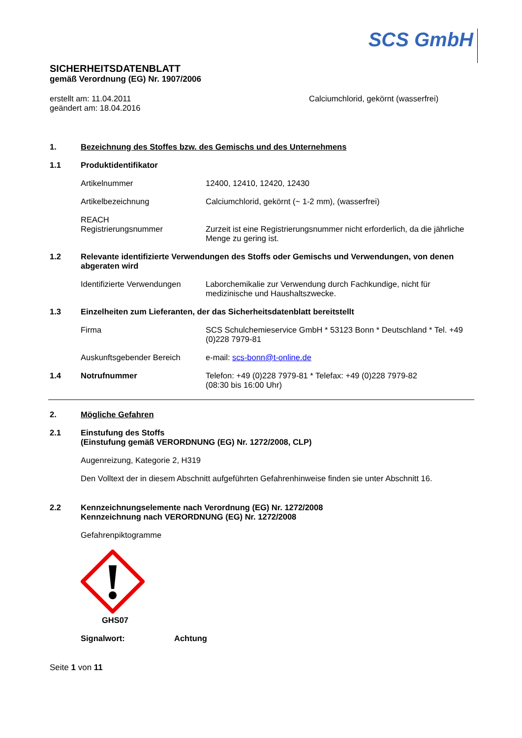SCS GmbH
SICHERHEITSDATENBLATT
gemäß Verordnung (EG) Nr. 1907/2006
erstellt am: 11.04.2011
geändert am: 18.04.2016
Calciumchlorid, gekörnt (wasserfrei)
1. Bezeichnung des Stoffes bzw. des Gemischs und des Unternehmens
1.1 Produktidentifikator
Artikelnummer 12400, 12410, 12420, 12430
Artikelbezeichnung Calciumchlorid, gekörnt (~ 1-2 mm), (wasserfrei)
REACH
Registrierungsnummer
Zurzeit ist eine Registrierungsnummer nicht erforderlich, da die jährliche Menge zu gering ist.
1.2 Relevante identifizierte Verwendungen des Stoffs oder Gemischs und Verwendungen, von denen abgeraten wird
Identifizierte Verwendungen
Laborchemikalie zur Verwendung durch Fachkundige, nicht für medizinische und Haushaltszwecke.
1.3 Einzelheiten zum Lieferanten, der das Sicherheitsdatenblatt bereitstellt
Firma SCS Schulchemieservice GmbH * 53123 Bonn * Deutschland * Tel. +49 (0)228 7979-81
Auskunftsgebender Bereich e-mail: scs-bonn@t-online.de
1.4 Notrufnummer Telefon: +49 (0)228 7979-81 * Telefax: +49 (0)228 7979-82
(08:30 bis 16:00 Uhr)
2. Mögliche Gefahren
2.1 Einstufung des Stoffs
(Einstufung gemäß VERORDNUNG (EG) Nr. 1272/2008, CLP)
Augenreizung, Kategorie 2, H319
Den Volltext der in diesem Abschnitt aufgeführten Gefahrenhinweise finden sie unter Abschnitt 16.
2.2 Kennzeichnungselemente nach Verordnung (EG) Nr. 1272/2008
Kennzeichnung nach VERORDNUNG (EG) Nr. 1272/2008
Gefahrenpiktogramme
GHS07
Signalwort: Achtung
Seite 1 von 11